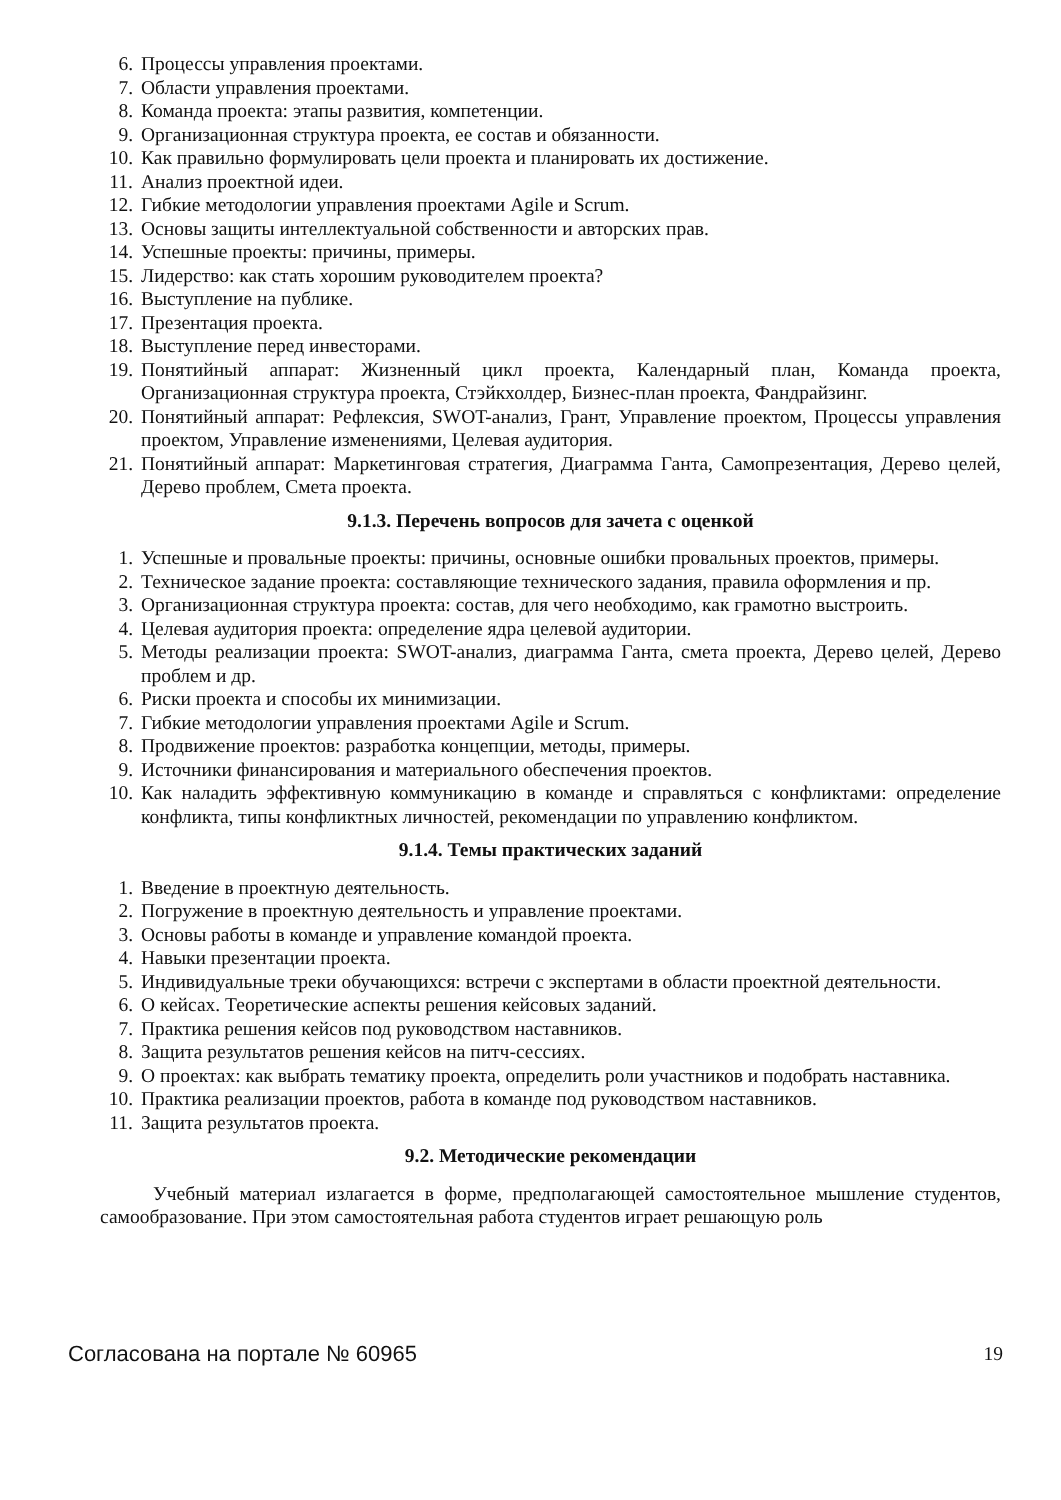6. Процессы управления проектами.
7. Области управления проектами.
8. Команда проекта: этапы развития, компетенции.
9. Организационная структура проекта, ее состав и обязанности.
10. Как правильно формулировать цели проекта и планировать их достижение.
11. Анализ проектной идеи.
12. Гибкие методологии управления проектами Agile и Scrum.
13. Основы защиты интеллектуальной собственности и авторских прав.
14. Успешные проекты: причины, примеры.
15. Лидерство: как стать хорошим руководителем проекта?
16. Выступление на публике.
17. Презентация проекта.
18. Выступление перед инвесторами.
19. Понятийный аппарат: Жизненный цикл проекта, Календарный план, Команда проекта, Организационная структура проекта, Стэйкхолдер, Бизнес-план проекта, Фандрайзинг.
20. Понятийный аппарат: Рефлексия, SWOT-анализ, Грант, Управление проектом, Процессы управления проектом, Управление изменениями, Целевая аудитория.
21. Понятийный аппарат: Маркетинговая стратегия, Диаграмма Ганта, Самопрезентация, Дерево целей, Дерево проблем, Смета проекта.
9.1.3. Перечень вопросов для зачета с оценкой
1. Успешные и провальные проекты: причины, основные ошибки провальных проектов, примеры.
2. Техническое задание проекта: составляющие технического задания, правила оформления и пр.
3. Организационная структура проекта: состав, для чего необходимо, как грамотно выстроить.
4. Целевая аудитория проекта: определение ядра целевой аудитории.
5. Методы реализации проекта: SWOT-анализ, диаграмма Ганта, смета проекта, Дерево целей, Дерево проблем и др.
6. Риски проекта и способы их минимизации.
7. Гибкие методологии управления проектами Agile и Scrum.
8. Продвижение проектов: разработка концепции, методы, примеры.
9. Источники финансирования и материального обеспечения проектов.
10. Как наладить эффективную коммуникацию в команде и справляться с конфликтами: определение конфликта, типы конфликтных личностей, рекомендации по управлению конфликтом.
9.1.4. Темы практических заданий
1. Введение в проектную деятельность.
2. Погружение в проектную деятельность и управление проектами.
3. Основы работы в команде и управление командой проекта.
4. Навыки презентации проекта.
5. Индивидуальные треки обучающихся: встречи с экспертами в области проектной деятельности.
6. О кейсах. Теоретические аспекты решения кейсовых заданий.
7. Практика решения кейсов под руководством наставников.
8. Защита результатов решения кейсов на питч-сессиях.
9. О проектах: как выбрать тематику проекта, определить роли участников и подобрать наставника.
10. Практика реализации проектов, работа в команде под руководством наставников.
11. Защита результатов проекта.
9.2. Методические рекомендации
Учебный материал излагается в форме, предполагающей самостоятельное мышление студентов, самообразование. При этом самостоятельная работа студентов играет решающую роль
Согласована на портале № 60965 19